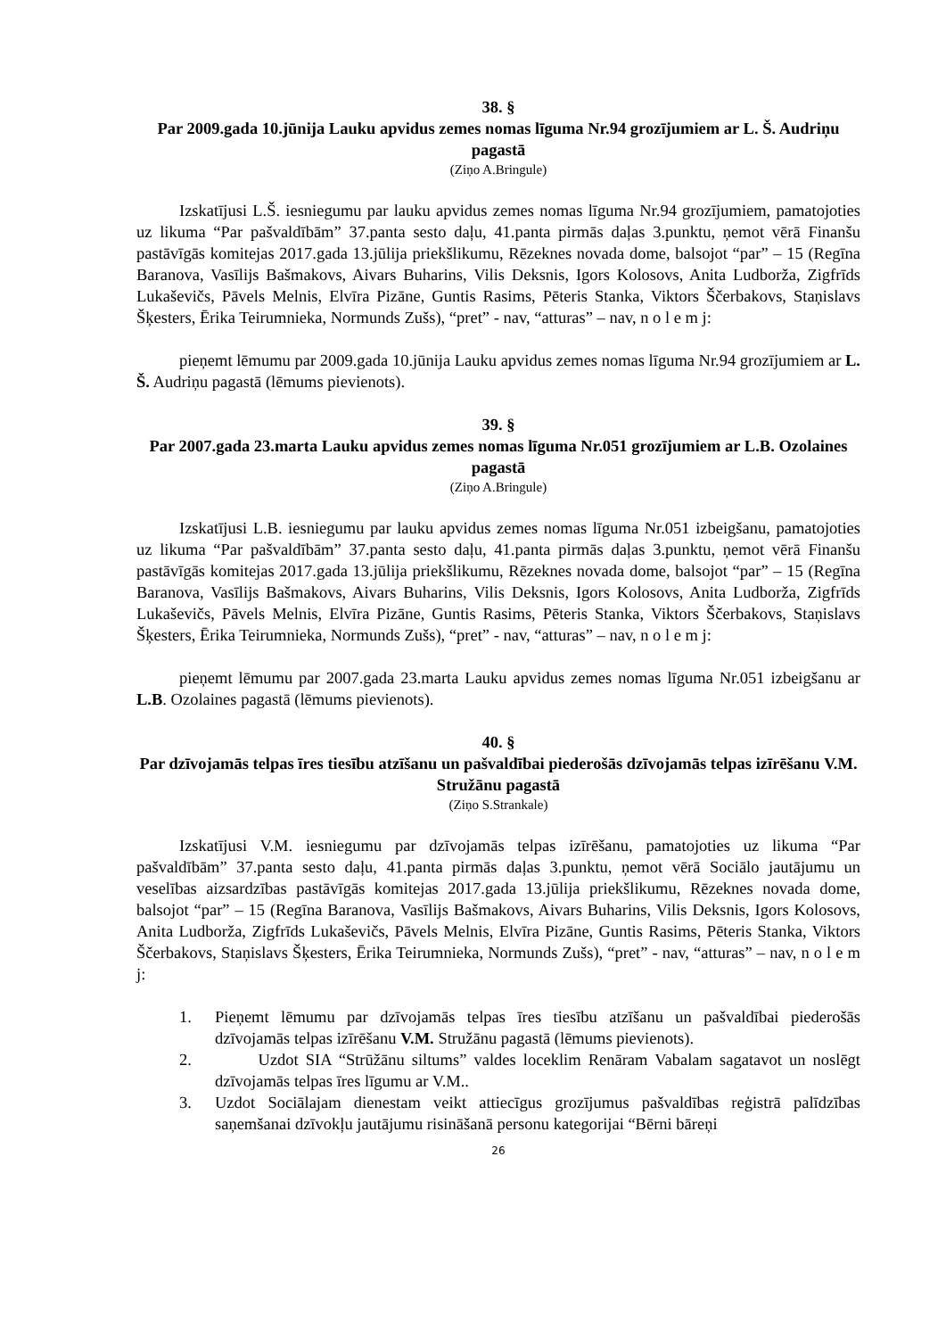38. §
Par 2009.gada 10.jūnija Lauku apvidus zemes nomas līguma Nr.94 grozījumiem ar L. Š. Audriņu pagastā
(Ziņo A.Bringule)
Izskatījusi L.Š. iesniegumu par lauku apvidus zemes nomas līguma Nr.94 grozījumiem, pamatojoties uz likuma “Par pašvaldībām” 37.panta sesto daļu, 41.panta pirmās daļas 3.punktu, ņemot vērā Finanšu pastāvīgās komitejas 2017.gada 13.jūlija priekšlikumu, Rēzeknes novada dome, balsojot “par” – 15 (Regīna Baranova, Vasīlijs Bašmakovs, Aivars Buharins, Vilis Deksnis, Igors Kolosovs, Anita Ludborža, Zigfrīds Lukaševičs, Pāvels Melnis, Elvīra Pizāne, Guntis Rasims, Pēteris Stanka, Viktors Ščerbakovs, Staņislavs Šķesters, Ērika Teirumnieka, Normunds Zušs), “pret” - nav, “atturas” – nav, n o l e m j:
pieņemt lēmumu par 2009.gada 10.jūnija Lauku apvidus zemes nomas līguma Nr.94 grozījumiem ar L. Š. Audriņu pagastā (lēmums pievienots).
39. §
Par 2007.gada 23.marta Lauku apvidus zemes nomas līguma Nr.051 grozījumiem ar L.B. Ozolaines pagastā
(Ziņo A.Bringule)
Izskatījusi L.B. iesniegumu par lauku apvidus zemes nomas līguma Nr.051 izbeigšanu, pamatojoties uz likuma “Par pašvaldībām” 37.panta sesto daļu, 41.panta pirmās daļas 3.punktu, ņemot vērā Finanšu pastāvīgās komitejas 2017.gada 13.jūlija priekšlikumu, Rēzeknes novada dome, balsojot “par” – 15 (Regīna Baranova, Vasīlijs Bašmakovs, Aivars Buharins, Vilis Deksnis, Igors Kolosovs, Anita Ludborža, Zigfrīds Lukaševičs, Pāvels Melnis, Elvīra Pizāne, Guntis Rasims, Pēteris Stanka, Viktors Ščerbakovs, Staņislavs Šķesters, Ērika Teirumnieka, Normunds Zušs), “pret” - nav, “atturas” – nav, n o l e m j:
pieņemt lēmumu par 2007.gada 23.marta Lauku apvidus zemes nomas līguma Nr.051 izbeigšanu ar L.B. Ozolaines pagastā (lēmums pievienots).
40. §
Par dzīvojamās telpas īres tiesību atzīšanu un pašvaldībai piederošās dzīvojamās telpas izīrēšanu V.M. Stružānu pagastā
(Ziņo S.Strankale)
Izskatījusi V.M. iesniegumu par dzīvojamās telpas izīrēšanu, pamatojoties uz likuma “Par pašvaldībām” 37.panta sesto daļu, 41.panta pirmās daļas 3.punktu, ņemot vērā Sociālo jautājumu un veselības aizsardzības pastāvīgās komitejas 2017.gada 13.jūlija priekšlikumu, Rēzeknes novada dome, balsojot “par” – 15 (Regīna Baranova, Vasīlijs Bašmakovs, Aivars Buharins, Vilis Deksnis, Igors Kolosovs, Anita Ludborža, Zigfrīds Lukaševičs, Pāvels Melnis, Elvīra Pizāne, Guntis Rasims, Pēteris Stanka, Viktors Ščerbakovs, Staņislavs Šķesters, Ērika Teirumnieka, Normunds Zušs), “pret” - nav, “atturas” – nav, n o l e m j:
1. Pieņemt lēmumu par dzīvojamās telpas īres tiesību atzīšanu un pašvaldībai piederošās dzīvojamās telpas izīrēšanu V.M. Stružānu pagastā (lēmums pievienots).
2. Uzdot SIA “Strūžānu siltums” valdes loceklim Renāram Vabalam sagatavot un noslēgt dzīvojamās telpas īres līgumu ar V.M..
3. Uzdot Sociālajam dienestam veikt attiecīgus grozījumus pašvaldības reģistrā palīdzības saņemšanai dzīvokļu jautājumu risināšanā personu kategorijai “Bērni bāreņi
26